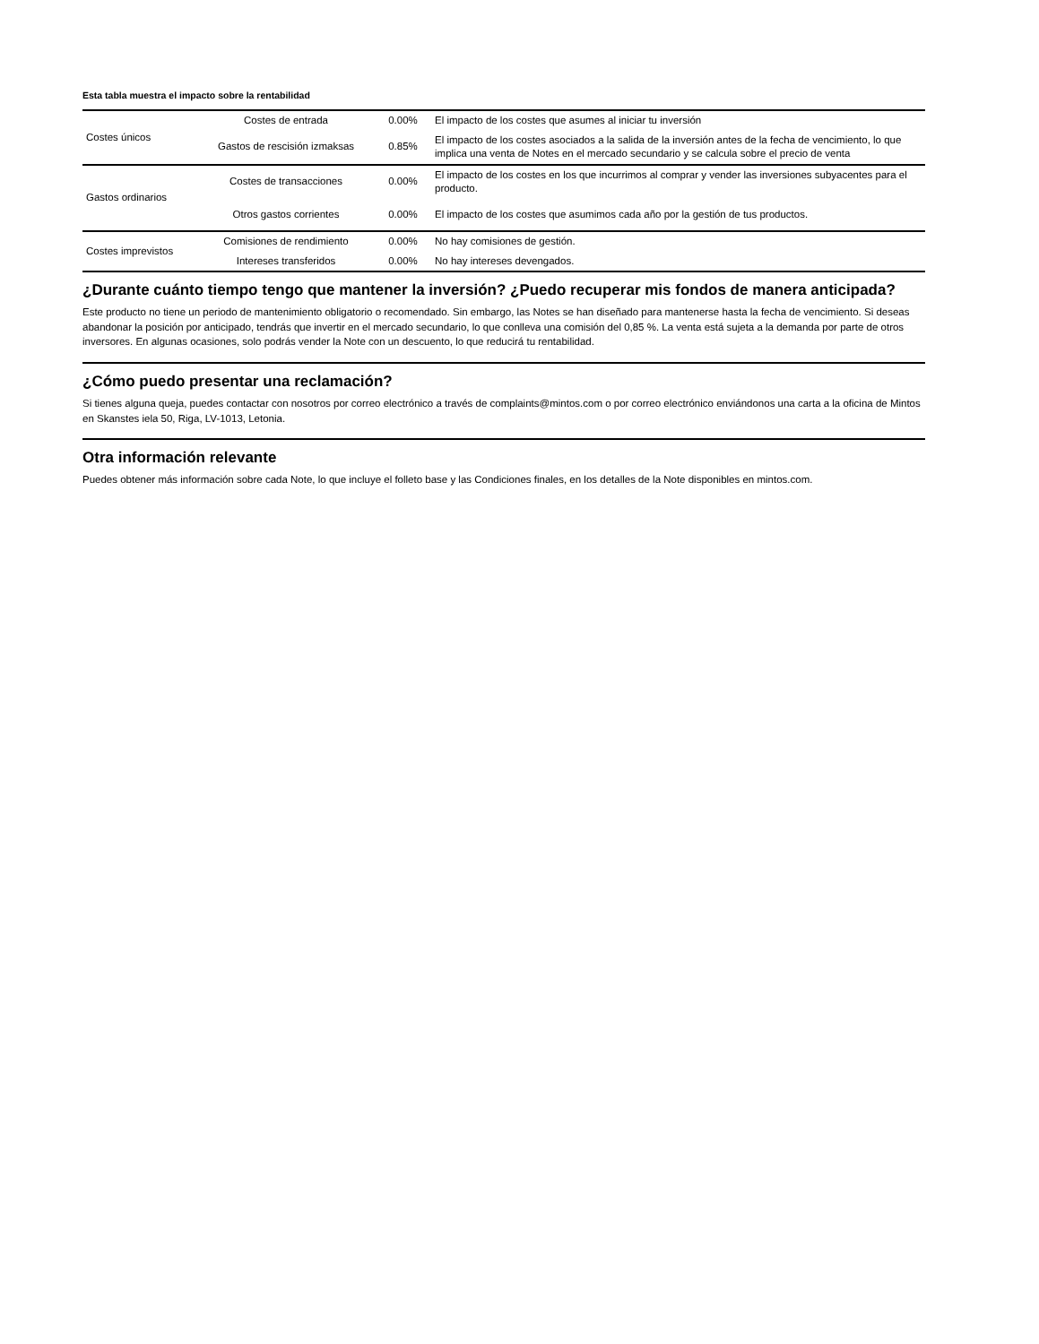Esta tabla muestra el impacto sobre la rentabilidad
| Costes únicos | Costes de entrada | 0.00% | El impacto de los costes que asumes al iniciar tu inversión |
| | Gastos de rescisión izmaksas | 0.85% | El impacto de los costes asociados a la salida de la inversión antes de la fecha de vencimiento, lo que implica una venta de Notes en el mercado secundario y se calcula sobre el precio de venta |
| Gastos ordinarios | Costes de transacciones | 0.00% | El impacto de los costes en los que incurrimos al comprar y vender las inversiones subyacentes para el producto. |
| | Otros gastos corrientes | 0.00% | El impacto de los costes que asumimos cada año por la gestión de tus productos. |
| Costes imprevistos | Comisiones de rendimiento | 0.00% | No hay comisiones de gestión. |
| | Intereses transferidos | 0.00% | No hay intereses devengados. |
¿Durante cuánto tiempo tengo que mantener la inversión? ¿Puedo recuperar mis fondos de manera anticipada?
Este producto no tiene un periodo de mantenimiento obligatorio o recomendado. Sin embargo, las Notes se han diseñado para mantenerse hasta la fecha de vencimiento. Si deseas abandonar la posición por anticipado, tendrás que invertir en el mercado secundario, lo que conlleva una comisión del 0,85 %. La venta está sujeta a la demanda por parte de otros inversores. En algunas ocasiones, solo podrás vender la Note con un descuento, lo que reducirá tu rentabilidad.
¿Cómo puedo presentar una reclamación?
Si tienes alguna queja, puedes contactar con nosotros por correo electrónico a través de complaints@mintos.com o por correo electrónico enviándonos una carta a la oficina de Mintos en Skanstes iela 50, Riga, LV-1013, Letonia.
Otra información relevante
Puedes obtener más información sobre cada Note, lo que incluye el folleto base y las Condiciones finales, en los detalles de la Note disponibles en mintos.com.